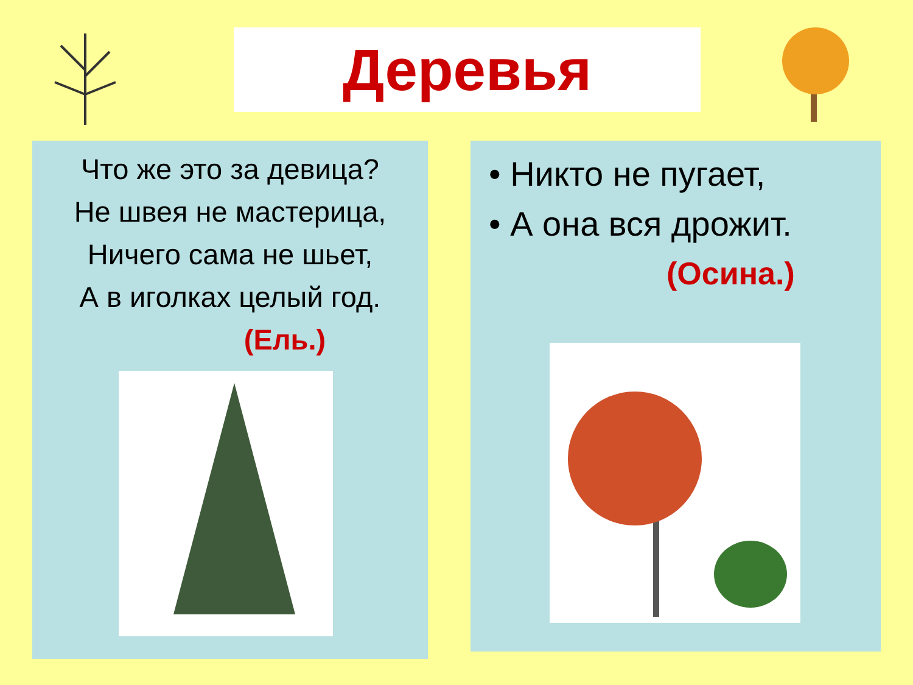Деревья
Что же это за девица?
Не швея не мастерица,
Ничего сама не шьет,
А в иголках целый год.
(Ель.)
• Никто не пугает,
• А она вся дрожит.
(Осина.)